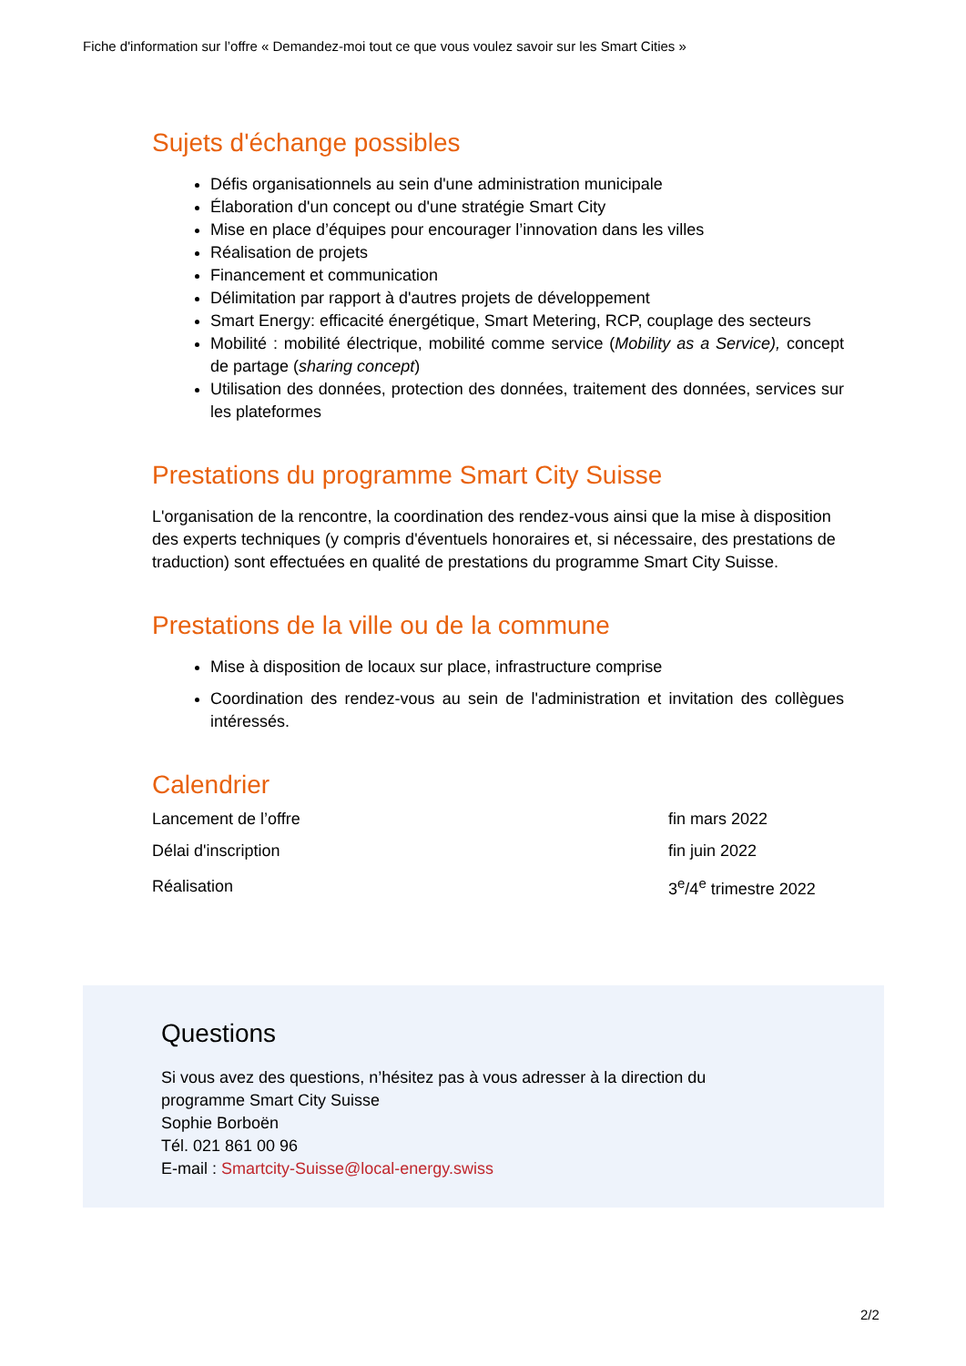Fiche d'information sur l’offre « Demandez-moi tout ce que vous voulez savoir sur les Smart Cities »
Sujets d'échange possibles
Défis organisationnels au sein d'une administration municipale
Élaboration d'un concept ou d'une stratégie Smart City
Mise en place d’équipes pour encourager l’innovation dans les villes
Réalisation de projets
Financement et communication
Délimitation par rapport à d'autres projets de développement
Smart Energy: efficacité énergétique, Smart Metering, RCP, couplage des secteurs
Mobilité : mobilité électrique, mobilité comme service (Mobility as a Service), concept de partage (sharing concept)
Utilisation des données, protection des données, traitement des données, services sur les plateformes
Prestations du programme Smart City Suisse
L'organisation de la rencontre, la coordination des rendez-vous ainsi que la mise à disposition des experts techniques (y compris d'éventuels honoraires et, si nécessaire, des prestations de traduction) sont effectuées en qualité de prestations du programme Smart City Suisse.
Prestations de la ville ou de la commune
Mise à disposition de locaux sur place, infrastructure comprise
Coordination des rendez-vous au sein de l'administration et invitation des collègues intéressés.
Calendrier
| Lancement de l’offre | fin mars 2022 |
| Délai d'inscription | fin juin 2022 |
| Réalisation | 3<sup>e</sup>/4<sup>e</sup> trimestre 2022 |
Questions
Si vous avez des questions, n’hésitez pas à vous adresser à la direction du
programme Smart City Suisse
Sophie Borboën
Tél. 021 861 00 96
E-mail : Smartcity-Suisse@local-energy.swiss
2/2